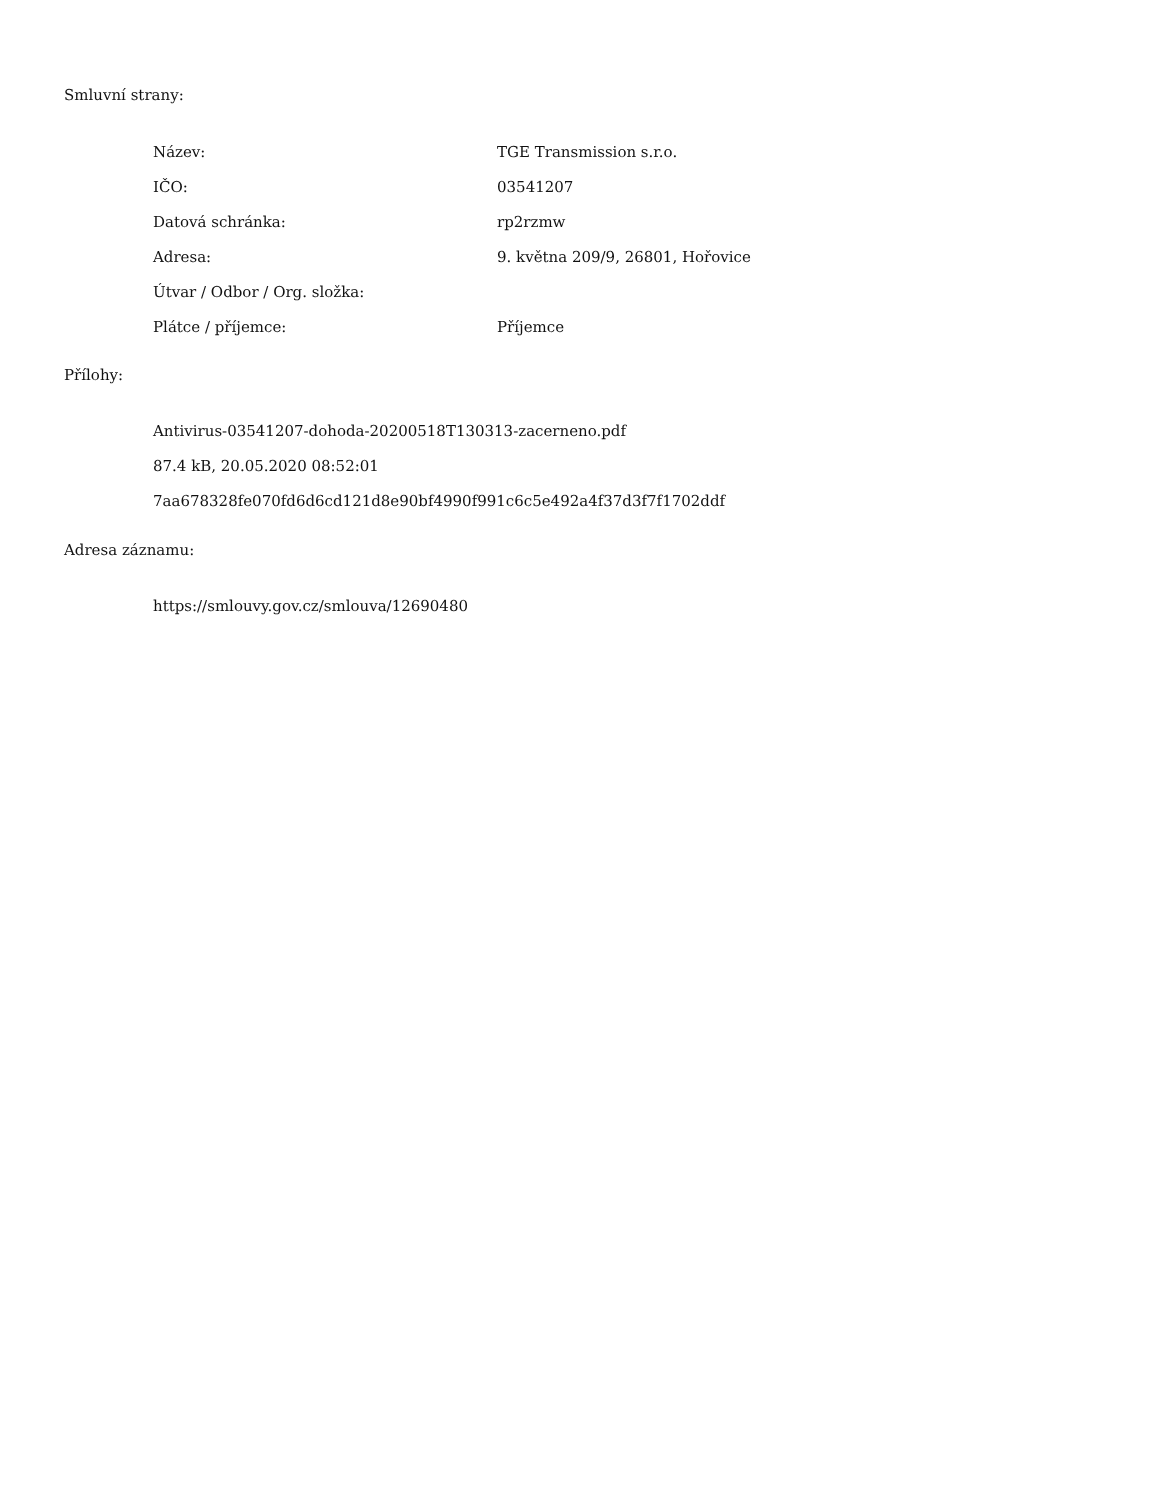Smluvní strany:
| Název: | TGE Transmission s.r.o. |
| IČO: | 03541207 |
| Datová schránka: | rp2rzmw |
| Adresa: | 9. května 209/9, 26801, Hořovice |
| Útvar / Odbor / Org. složka: | |
| Plátce / příjemce: | Příjemce |
Přílohy:
Antivirus-03541207-dohoda-20200518T130313-zacerneno.pdf
87.4 kB, 20.05.2020 08:52:01
7aa678328fe070fd6d6cd121d8e90bf4990f991c6c5e492a4f37d3f7f1702ddf
Adresa záznamu:
https://smlouvy.gov.cz/smlouva/12690480